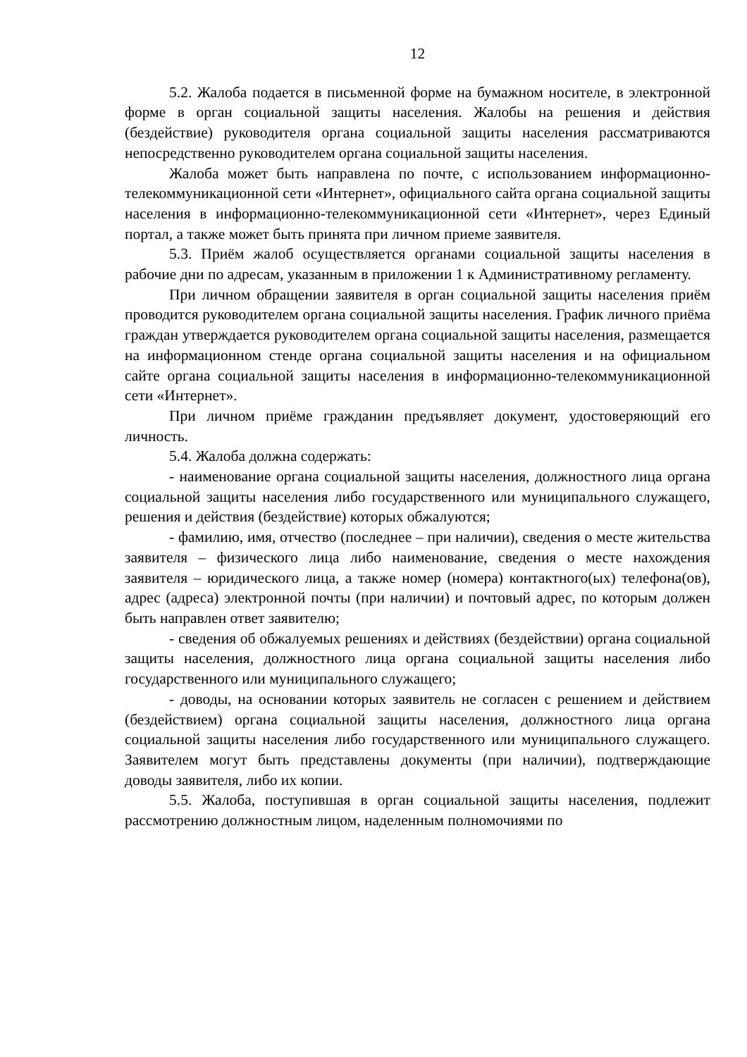12
5.2. Жалоба подается в письменной форме на бумажном носителе, в электронной форме в орган социальной защиты населения. Жалобы на решения и действия (бездействие) руководителя органа социальной защиты населения рассматриваются непосредственно руководителем органа социальной защиты населения.
Жалоба может быть направлена по почте, с использованием информационно-телекоммуникационной сети «Интернет», официального сайта органа социальной защиты населения в информационно-телекоммуникационной сети «Интернет», через Единый портал, а также может быть принята при личном приеме заявителя.
5.3. Приём жалоб осуществляется органами социальной защиты населения в рабочие дни по адресам, указанным в приложении 1 к Административному регламенту.
При личном обращении заявителя в орган социальной защиты населения приём проводится руководителем органа социальной защиты населения. График личного приёма граждан утверждается руководителем органа социальной защиты населения, размещается на информационном стенде органа социальной защиты населения и на официальном сайте органа социальной защиты населения в информационно-телекоммуникационной сети «Интернет».
При личном приёме гражданин предъявляет документ, удостоверяющий его личность.
5.4. Жалоба должна содержать:
- наименование органа социальной защиты населения, должностного лица органа социальной защиты населения либо государственного или муниципального служащего, решения и действия (бездействие) которых обжалуются;
- фамилию, имя, отчество (последнее – при наличии), сведения о месте жительства заявителя – физического лица либо наименование, сведения о месте нахождения заявителя – юридического лица, а также номер (номера) контактного(ых) телефона(ов), адрес (адреса) электронной почты (при наличии) и почтовый адрес, по которым должен быть направлен ответ заявителю;
- сведения об обжалуемых решениях и действиях (бездействии) органа социальной защиты населения, должностного лица органа социальной защиты населения либо государственного или муниципального служащего;
- доводы, на основании которых заявитель не согласен с решением и действием (бездействием) органа социальной защиты населения, должностного лица органа социальной защиты населения либо государственного или муниципального служащего. Заявителем могут быть представлены документы (при наличии), подтверждающие доводы заявителя, либо их копии.
5.5. Жалоба, поступившая в орган социальной защиты населения, подлежит рассмотрению должностным лицом, наделенным полномочиями по